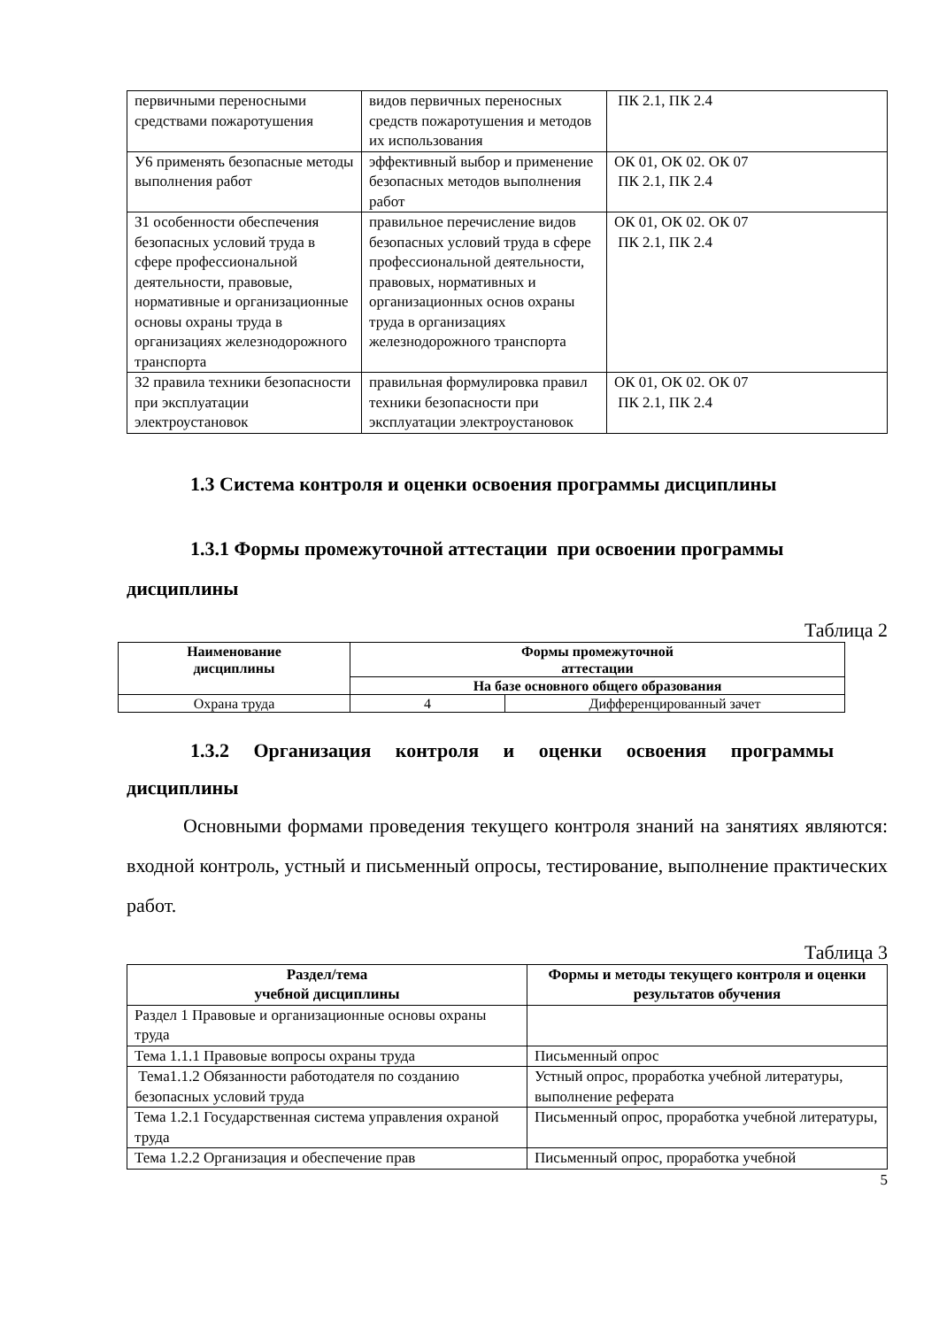| первичными переносными средствами пожаротушения | видов первичных переносных средств пожаротушения и методов их использования | ПК 2.1, ПК 2.4 |
| У6 применять безопасные методы выполнения работ | эффективный выбор и применение безопасных методов выполнения работ | ОК 01, ОК 02. ОК 07 ПК 2.1, ПК 2.4 |
| З1 особенности обеспечения безопасных условий труда в сфере профессиональной деятельности, правовые, нормативные и организационные основы охраны труда в организациях железнодорожного транспорта | правильное перечисление видов безопасных условий труда в сфере профессиональной деятельности, правовых, нормативных и организационных основ охраны труда в организациях железнодорожного транспорта | ОК 01, ОК 02. ОК 07 ПК 2.1, ПК 2.4 |
| З2 правила техники безопасности при эксплуатации электроустановок | правильная формулировка правил техники безопасности при эксплуатации электроустановок | ОК 01, ОК 02. ОК 07 ПК 2.1, ПК 2.4 |
1.3 Система контроля и оценки освоения программы дисциплины
1.3.1 Формы промежуточной аттестации при освоении программы дисциплины
Таблица 2
| Наименование дисциплины | Формы промежуточной аттестации | |
| --- | --- | --- |
| | На базе основного общего образования | |
| Охрана труда | 4 | Дифференцированный зачет |
1.3.2 Организация контроля и оценки освоения программы
дисциплины
Основными формами проведения текущего контроля знаний на занятиях являются: входной контроль, устный и письменный опросы, тестирование, выполнение практических работ.
Таблица 3
| Раздел/тема учебной дисциплины | Формы и методы текущего контроля и оценки результатов обучения |
| --- | --- |
| Раздел 1 Правовые и организационные основы охраны труда | |
| Тема 1.1.1 Правовые вопросы охраны труда | Письменный опрос |
| Тема1.1.2 Обязанности работодателя по созданию безопасных условий труда | Устный опрос, проработка учебной литературы, выполнение реферата |
| Тема 1.2.1 Государственная система управления охраной труда | Письменный опрос, проработка учебной литературы, |
| Тема 1.2.2 Организация и обеспечение прав | Письменный опрос, проработка учебной |
5